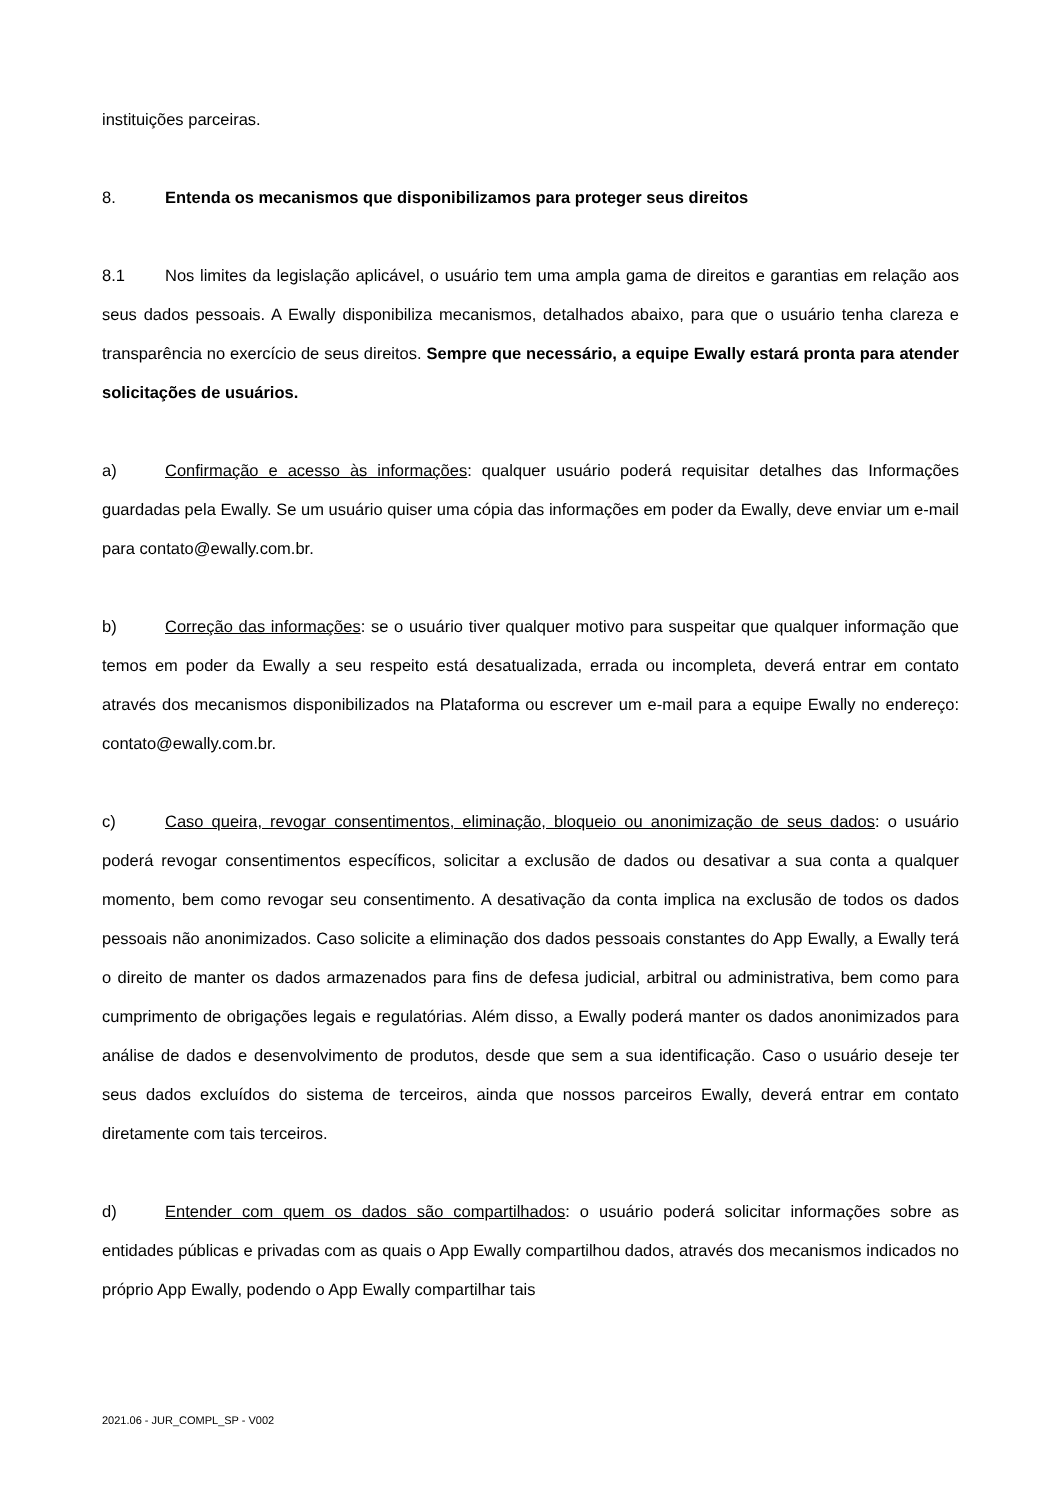instituições parceiras.
8. Entenda os mecanismos que disponibilizamos para proteger seus direitos
8.1 Nos limites da legislação aplicável, o usuário tem uma ampla gama de direitos e garantias em relação aos seus dados pessoais. A Ewally disponibiliza mecanismos, detalhados abaixo, para que o usuário tenha clareza e transparência no exercício de seus direitos. Sempre que necessário, a equipe Ewally estará pronta para atender solicitações de usuários.
a) Confirmação e acesso às informações: qualquer usuário poderá requisitar detalhes das Informações guardadas pela Ewally. Se um usuário quiser uma cópia das informações em poder da Ewally, deve enviar um e-mail para contato@ewally.com.br.
b) Correção das informações: se o usuário tiver qualquer motivo para suspeitar que qualquer informação que temos em poder da Ewally a seu respeito está desatualizada, errada ou incompleta, deverá entrar em contato através dos mecanismos disponibilizados na Plataforma ou escrever um e-mail para a equipe Ewally no endereço: contato@ewally.com.br.
c) Caso queira, revogar consentimentos, eliminação, bloqueio ou anonimização de seus dados: o usuário poderá revogar consentimentos específicos, solicitar a exclusão de dados ou desativar a sua conta a qualquer momento, bem como revogar seu consentimento. A desativação da conta implica na exclusão de todos os dados pessoais não anonimizados. Caso solicite a eliminação dos dados pessoais constantes do App Ewally, a Ewally terá o direito de manter os dados armazenados para fins de defesa judicial, arbitral ou administrativa, bem como para cumprimento de obrigações legais e regulatórias. Além disso, a Ewally poderá manter os dados anonimizados para análise de dados e desenvolvimento de produtos, desde que sem a sua identificação. Caso o usuário deseje ter seus dados excluídos do sistema de terceiros, ainda que nossos parceiros Ewally, deverá entrar em contato diretamente com tais terceiros.
d) Entender com quem os dados são compartilhados: o usuário poderá solicitar informações sobre as entidades públicas e privadas com as quais o App Ewally compartilhou dados, através dos mecanismos indicados no próprio App Ewally, podendo o App Ewally compartilhar tais
2021.06 - JUR_COMPL_SP - V002